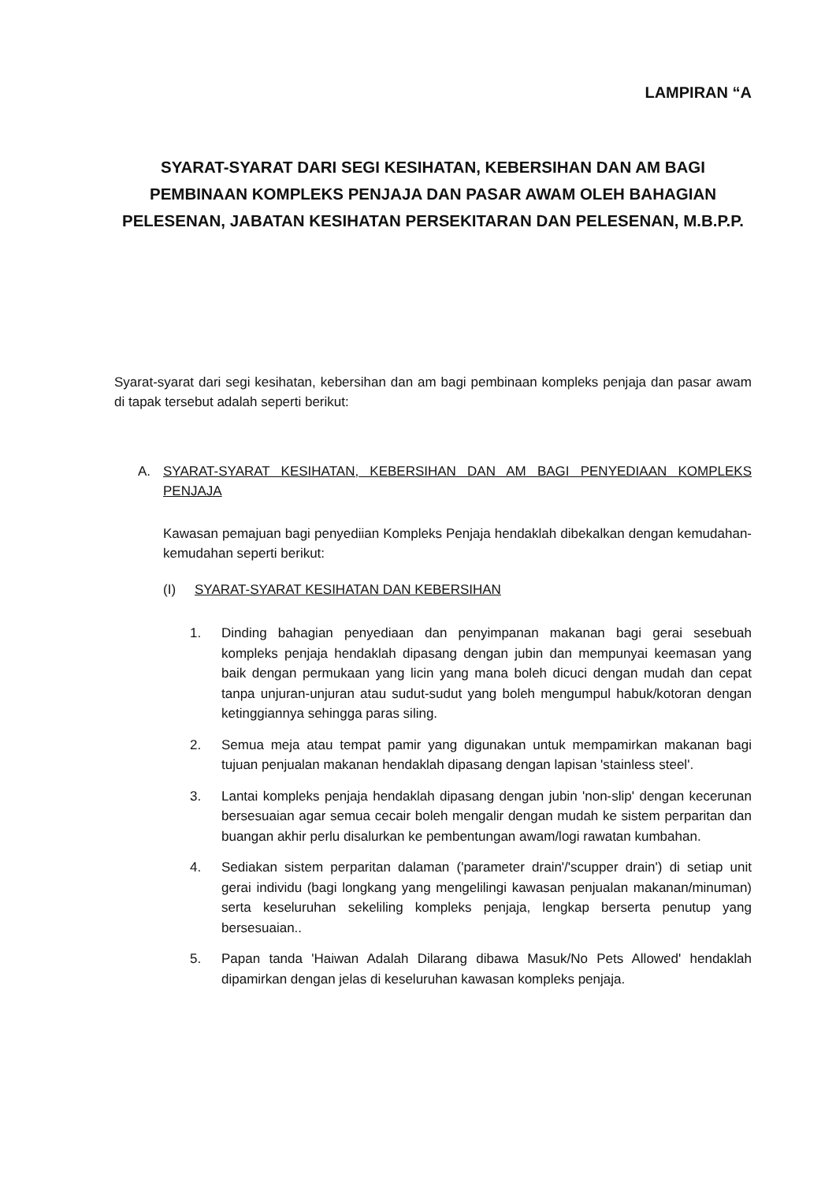LAMPIRAN “A
SYARAT-SYARAT DARI SEGI KESIHATAN, KEBERSIHAN DAN AM BAGI PEMBINAAN KOMPLEKS PENJAJA DAN PASAR AWAM OLEH BAHAGIAN PELESENAN, JABATAN KESIHATAN PERSEKITARAN DAN PELESENAN, M.B.P.P.
Syarat-syarat dari segi kesihatan, kebersihan dan am bagi pembinaan kompleks penjaja dan pasar awam di tapak tersebut adalah seperti berikut:
A. SYARAT-SYARAT KESIHATAN, KEBERSIHAN DAN AM BAGI PENYEDIAAN KOMPLEKS PENJAJA
Kawasan pemajuan bagi penyediian Kompleks Penjaja hendaklah dibekalkan dengan kemudahan-kemudahan seperti berikut:
(I) SYARAT-SYARAT KESIHATAN DAN KEBERSIHAN
1. Dinding bahagian penyediaan dan penyimpanan makanan bagi gerai sesebuah kompleks penjaja hendaklah dipasang dengan jubin dan mempunyai keemasan yang baik dengan permukaan yang licin yang mana boleh dicuci dengan mudah dan cepat tanpa unjuran-unjuran atau sudut-sudut yang boleh mengumpul habuk/kotoran dengan ketinggiannya sehingga paras siling.
2. Semua meja atau tempat pamir yang digunakan untuk mempamirkan makanan bagi tujuan penjualan makanan hendaklah dipasang dengan lapisan 'stainless steel'.
3. Lantai kompleks penjaja hendaklah dipasang dengan jubin 'non-slip' dengan kecerunan bersesuaian agar semua cecair boleh mengalir dengan mudah ke sistem perparitan dan buangan akhir perlu disalurkan ke pembentungan awam/logi rawatan kumbahan.
4. Sediakan sistem perparitan dalaman ('parameter drain'/'scupper drain') di setiap unit gerai individu (bagi longkang yang mengelilingi kawasan penjualan makanan/minuman) serta keseluruhan sekeliling kompleks penjaja, lengkap berserta penutup yang bersesuaian..
5. Papan tanda 'Haiwan Adalah Dilarang dibawa Masuk/No Pets Allowed' hendaklah dipamirkan dengan jelas di keseluruhan kawasan kompleks penjaja.